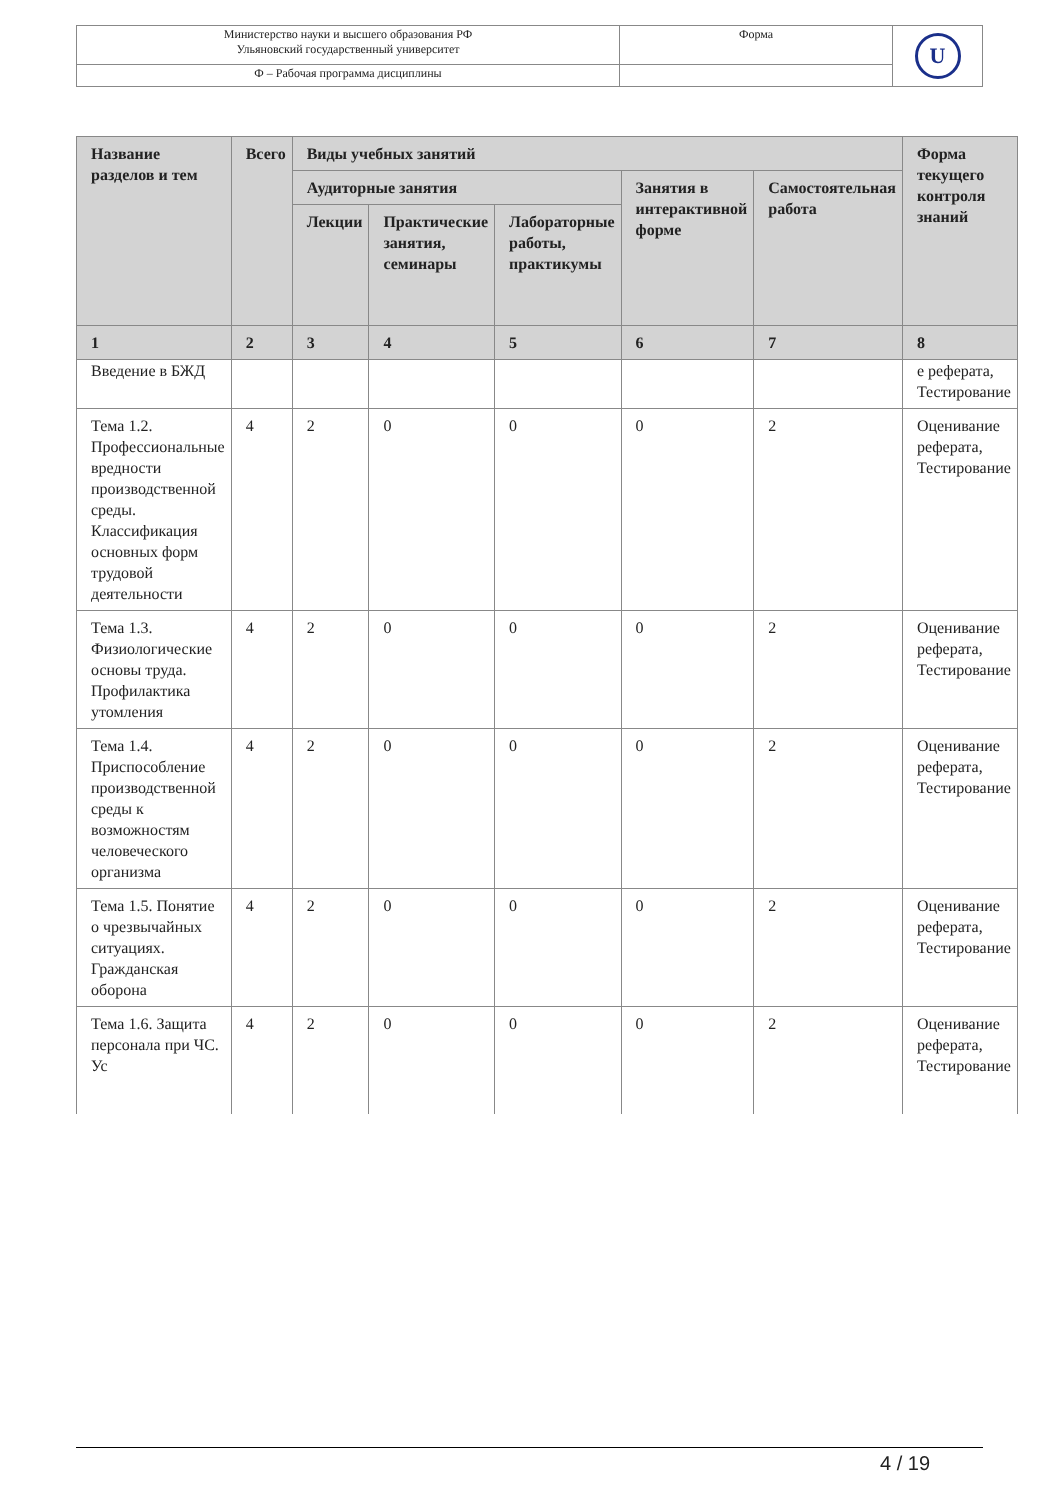| Министерство науки и высшего образования РФ Ульяновский государственный университет | Форма | U |
| Ф – Рабочая программа дисциплины | | |
| Название разделов и тем | Всего | Виды учебных занятий | | | | | Форма текущего контроля знаний |
| --- | --- | --- | --- | --- | --- | --- | --- |
| | | Аудиторные занятия | | | Занятия в интерактивной форме | Самостоятельная работа | |
| | | Лекции | Практические занятия, семинары | Лабораторные работы, практикумы | | | |
| 1 | 2 | 3 | 4 | 5 | 6 | 7 | 8 |
| Введение в БЖД | | | | | | | е реферата, Тестирование |
| Тема 1.2. Профессиональные вредности производственной среды. Классификация основных форм трудовой деятельности | 4 | 2 | 0 | 0 | 0 | 2 | Оценивание реферата, Тестирование |
| Тема 1.3. Физиологические основы труда. Профилактика утомления | 4 | 2 | 0 | 0 | 0 | 2 | Оценивание реферата, Тестирование |
| Тема 1.4. Приспособление производственной среды к возможностям человеческого организма | 4 | 2 | 0 | 0 | 0 | 2 | Оценивание реферата, Тестирование |
| Тема 1.5. Понятие о чрезвычайных ситуациях. Гражданская оборона | 4 | 2 | 0 | 0 | 0 | 2 | Оценивание реферата, Тестирование |
| Тема 1.6. Защита персонала при ЧС. Ус | 4 | 2 | 0 | 0 | 0 | 2 | Оценивание реферата, Тестирование |
4 / 19